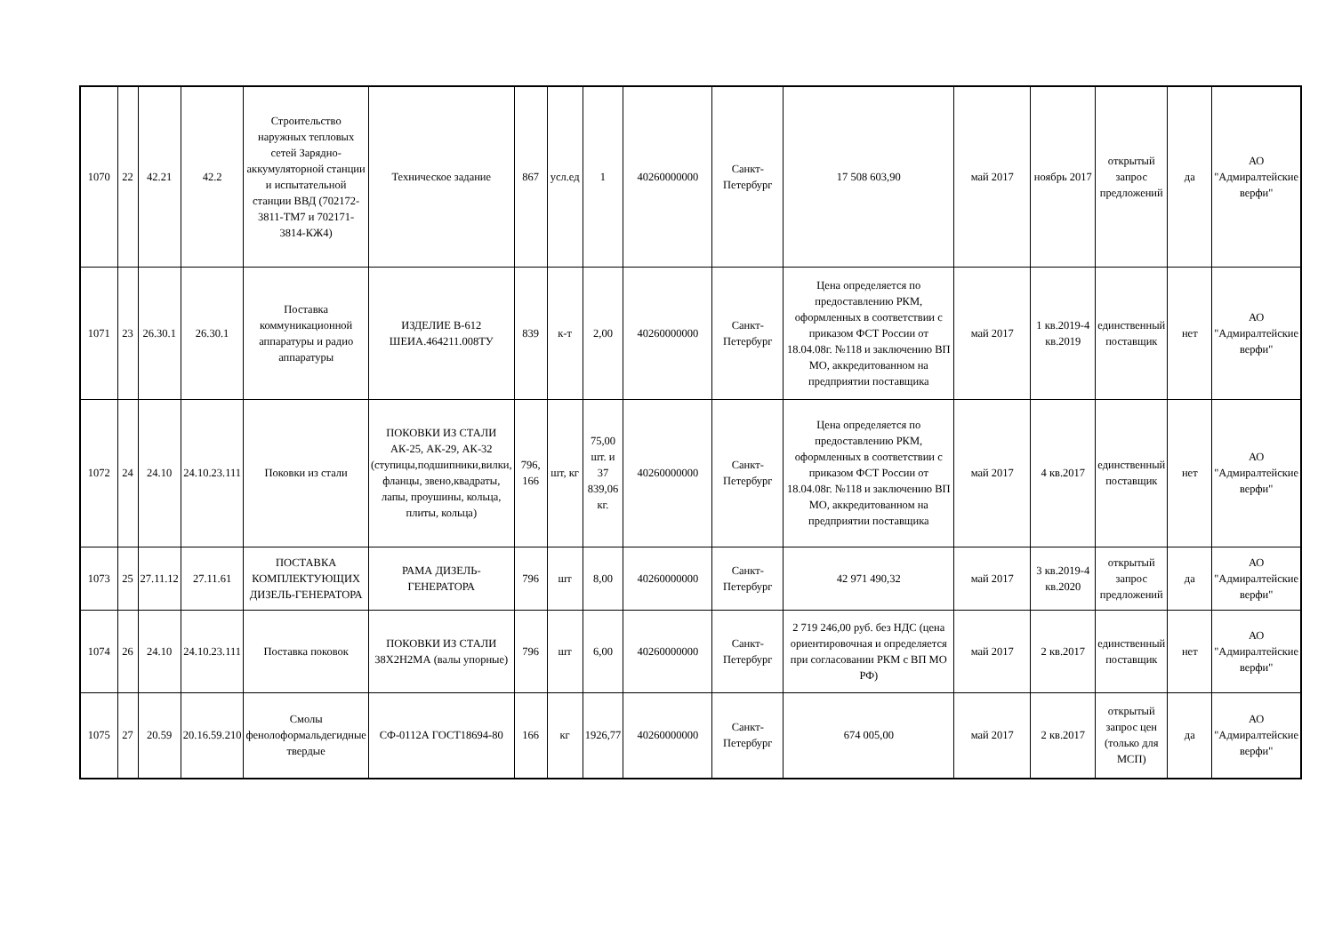| 1070 | 22 | 42.21 | 42.2 | Строительство наружных тепловых сетей Зарядно-аккумуляторной станции и испытательной станции ВВД (702172-3811-ТМ7 и 702171-3814-КЖ4) | Техническое задание | 867 | усл.ед | 1 | 40260000000 | Санкт-Петербург | 17 508 603,90 | май 2017 | ноябрь 2017 | открытый запрос предложений | да | АО "Адмиралтейские верфи" |
| 1071 | 23 | 26.30.1 | 26.30.1 | Поставка коммуникационной аппаратуры и радио аппаратуры | ИЗДЕЛИЕ В-612 ШЕИА.464211.008ТУ | 839 | к-т | 2,00 | 40260000000 | Санкт-Петербург | Цена определяется по предоставлению РКМ, оформленных в соответствии с приказом ФСТ России от 18.04.08г. №118 и заключению ВП МО, аккредитованном на предприятии поставщика | май 2017 | 1 кв.2019-4 кв.2019 | единственный поставщик | нет | АО "Адмиралтейские верфи" |
| 1072 | 24 | 24.10 | 24.10.23.111 | Поковки из стали | ПОКОВКИ ИЗ СТАЛИ АК-25, АК-29, АК-32 (ступицы,подшипники,вилки, фланцы, звено,квадраты, лапы, проушины, кольца, плиты, кольца) | 796, 166 | шт, кг | 75,00 шт. и 37 839,06 кг. | 40260000000 | Санкт-Петербург | Цена определяется по предоставлению РКМ, оформленных в соответствии с приказом ФСТ России от 18.04.08г. №118 и заключению ВП МО, аккредитованном на предприятии поставщика | май 2017 | 4 кв.2017 | единственный поставщик | нет | АО "Адмиралтейские верфи" |
| 1073 | 25 | 27.11.12 | 27.11.61 | ПОСТАВКА КОМПЛЕКТУЮЩИХ ДИЗЕЛЬ-ГЕНЕРАТОРА | РАМА ДИЗЕЛЬ-ГЕНЕРАТОРА | 796 | шт | 8,00 | 40260000000 | Санкт-Петербург | 42 971 490,32 | май 2017 | 3 кв.2019-4 кв.2020 | открытый запрос предложений | да | АО "Адмиралтейские верфи" |
| 1074 | 26 | 24.10 | 24.10.23.111 | Поставка поковок | ПОКОВКИ ИЗ СТАЛИ 38Х2Н2МА (валы упорные) | 796 | шт | 6,00 | 40260000000 | Санкт-Петербург | 2 719 246,00 руб. без НДС (цена ориентировочная и определяется при согласовании РКМ с ВП МО РФ) | май 2017 | 2 кв.2017 | единственный поставщик | нет | АО "Адмиралтейские верфи" |
| 1075 | 27 | 20.59 | 20.16.59.210 | Смолы фенолоформальдегидные твердые | СФ-0112А ГОСТ18694-80 | 166 | кг | 1926,77 | 40260000000 | Санкт-Петербург | 674 005,00 | май 2017 | 2 кв.2017 | открытый запрос цен (только для МСП) | да | АО "Адмиралтейские верфи" |